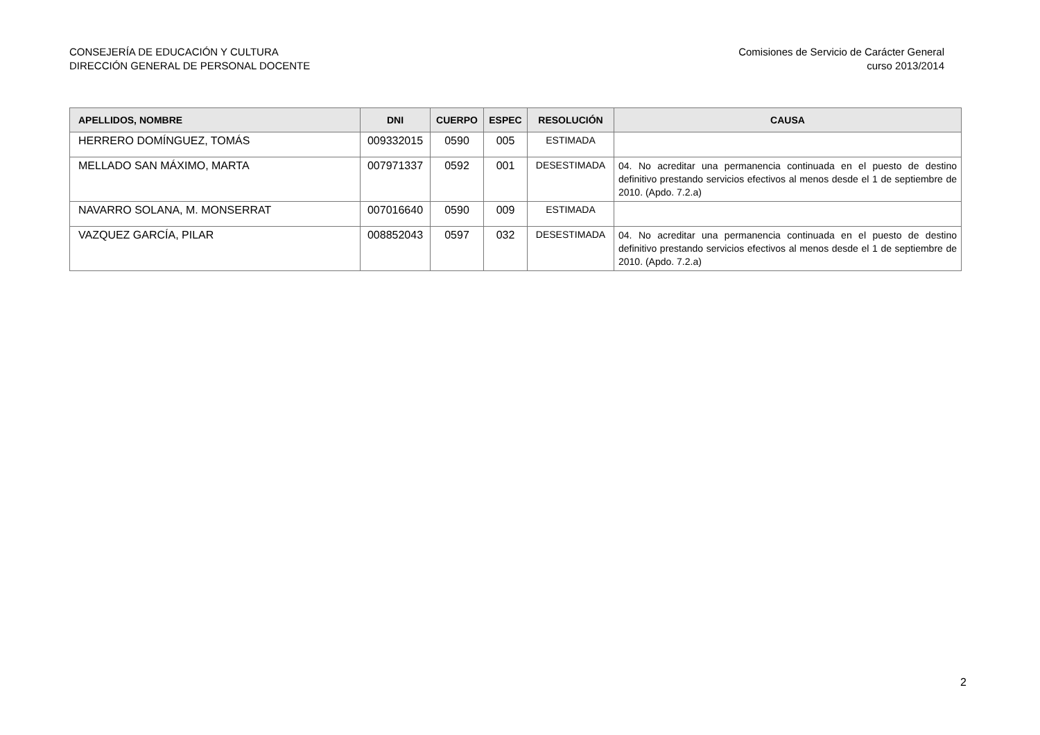CONSEJERÍA DE EDUCACIÓN Y CULTURA
DIRECCIÓN GENERAL DE PERSONAL DOCENTE
Comisiones de Servicio de Carácter General
curso 2013/2014
| APELLIDOS, NOMBRE | DNI | CUERPO | ESPEC | RESOLUCIÓN | CAUSA |
| --- | --- | --- | --- | --- | --- |
| HERRERO DOMÍNGUEZ, TOMÁS | 009332015 | 0590 | 005 | ESTIMADA | |
| MELLADO SAN MÁXIMO, MARTA | 007971337 | 0592 | 001 | DESESTIMADA | 04. No acreditar una permanencia continuada en el puesto de destino definitivo prestando servicios efectivos al menos desde el 1 de septiembre de 2010. (Apdo. 7.2.a) |
| NAVARRO SOLANA, M. MONSERRAT | 007016640 | 0590 | 009 | ESTIMADA | |
| VAZQUEZ GARCÍA, PILAR | 008852043 | 0597 | 032 | DESESTIMADA | 04. No acreditar una permanencia continuada en el puesto de destino definitivo prestando servicios efectivos al menos desde el 1 de septiembre de 2010. (Apdo. 7.2.a) |
2